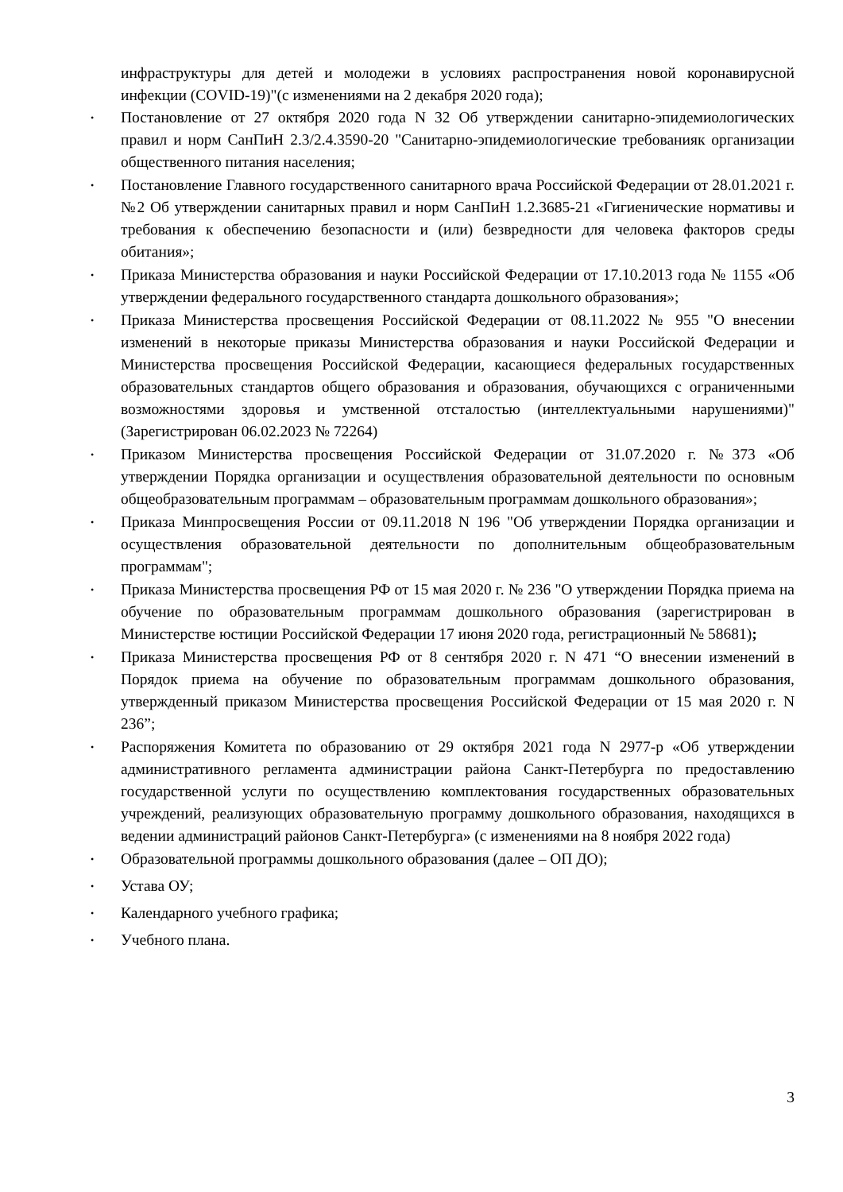инфраструктуры для детей и молодежи в условиях распространения новой коронавирусной инфекции (COVID-19)"(с изменениями на 2 декабря 2020 года);
• Постановление от 27 октября 2020 года N 32 Об утверждении санитарно-эпидемиологических правил и норм СанПиН 2.3/2.4.3590-20 "Санитарно-эпидемиологические требованияк организации общественного питания населения;
• Постановление Главного государственного санитарного врача Российской Федерации от 28.01.2021 г. №2 Об утверждении санитарных правил и норм СанПиН 1.2.3685-21 «Гигиенические нормативы и требования к обеспечению безопасности и (или) безвредности для человека факторов среды обитания»;
• Приказа Министерства образования и науки Российской Федерации от 17.10.2013 года № 1155 «Об утверждении федерального государственного стандарта дошкольного образования»;
• Приказа Министерства просвещения Российской Федерации от 08.11.2022 № 955 "О внесении изменений в некоторые приказы Министерства образования и науки Российской Федерации и Министерства просвещения Российской Федерации, касающиеся федеральных государственных образовательных стандартов общего образования и образования, обучающихся с ограниченными возможностями здоровья и умственной отсталостью (интеллектуальными нарушениями)" (Зарегистрирован 06.02.2023 № 72264)
• Приказом Министерства просвещения Российской Федерации от 31.07.2020 г. №373 «Об утверждении Порядка организации и осуществления образовательной деятельности по основным общеобразовательным программам – образовательным программам дошкольного образования»;
• Приказа Минпросвещения России от 09.11.2018 N 196 "Об утверждении Порядка организации и осуществления образовательной деятельности по дополнительным общеобразовательным программам";
• Приказа Министерства просвещения РФ от 15 мая 2020 г. № 236 "О утверждении Порядка приема на обучение по образовательным программам дошкольного образования (зарегистрирован в Министерстве юстиции Российской Федерации 17 июня 2020 года, регистрационный № 58681);
• Приказа Министерства просвещения РФ от 8 сентября 2020 г. N 471 “О внесении изменений в Порядок приема на обучение по образовательным программам дошкольного образования, утвержденный приказом Министерства просвещения Российской Федерации от 15 мая 2020 г. N 236”;
• Распоряжения Комитета по образованию от 29 октября 2021 года N 2977-р «Об утверждении административного регламента администрации района Санкт-Петербурга по предоставлению государственной услуги по осуществлению комплектования государственных образовательных учреждений, реализующих образовательную программу дошкольного образования, находящихся в ведении администраций районов Санкт-Петербурга» (с изменениями на 8 ноября 2022 года)
• Образовательной программы дошкольного образования (далее – ОП ДО);
• Устава ОУ;
• Календарного учебного графика;
• Учебного плана.
3